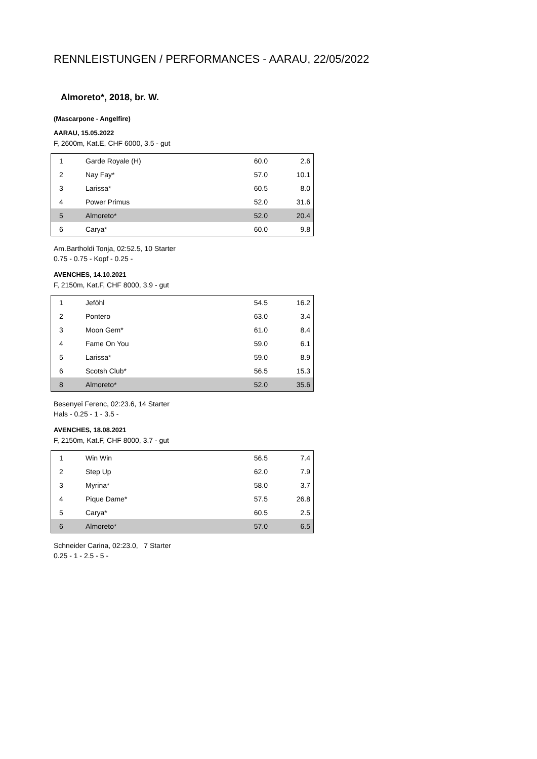RENNLEISTUNGEN / PERFORMANCES - AARAU, 22/05/2022
Almoreto*, 2018, br. W.
(Mascarpone - Angelfire)
AARAU, 15.05.2022
F, 2600m, Kat.E, CHF 6000, 3.5 - gut
| 1 | Garde Royale (H) | 60.0 | 2.6 |
| 2 | Nay Fay* | 57.0 | 10.1 |
| 3 | Larissa* | 60.5 | 8.0 |
| 4 | Power Primus | 52.0 | 31.6 |
| 5 | Almoreto* | 52.0 | 20.4 |
| 6 | Carya* | 60.0 | 9.8 |
Am.Bartholdi Tonja, 02:52.5, 10 Starter
0.75 - 0.75 - Kopf - 0.25 -
AVENCHES, 14.10.2021
F, 2150m, Kat.F, CHF 8000, 3.9 - gut
| 1 | Jeföhl | 54.5 | 16.2 |
| 2 | Pontero | 63.0 | 3.4 |
| 3 | Moon Gem* | 61.0 | 8.4 |
| 4 | Fame On You | 59.0 | 6.1 |
| 5 | Larissa* | 59.0 | 8.9 |
| 6 | Scotsh Club* | 56.5 | 15.3 |
| 8 | Almoreto* | 52.0 | 35.6 |
Besenyei Ferenc, 02:23.6, 14 Starter
Hals - 0.25 - 1 - 3.5 -
AVENCHES, 18.08.2021
F, 2150m, Kat.F, CHF 8000, 3.7 - gut
| 1 | Win Win | 56.5 | 7.4 |
| 2 | Step Up | 62.0 | 7.9 |
| 3 | Myrina* | 58.0 | 3.7 |
| 4 | Pique Dame* | 57.5 | 26.8 |
| 5 | Carya* | 60.5 | 2.5 |
| 6 | Almoreto* | 57.0 | 6.5 |
Schneider Carina, 02:23.0, 7 Starter
0.25 - 1 - 2.5 - 5 -